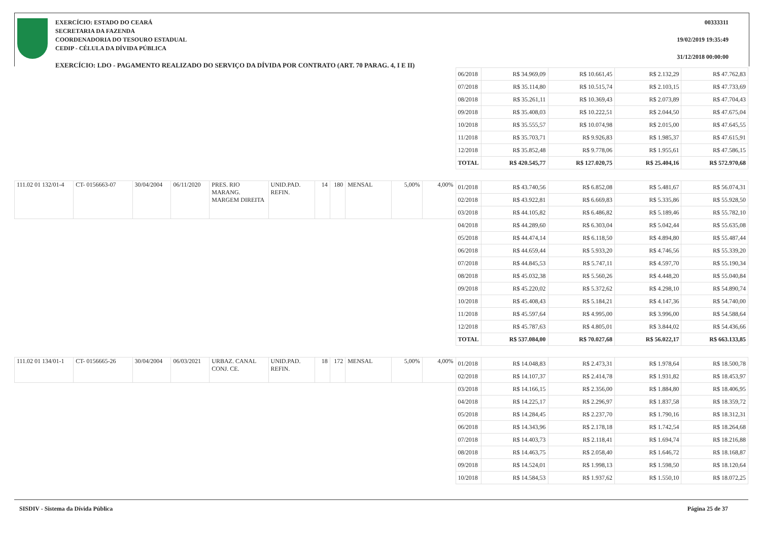EXERCÍCIO: ESTADO DO CEARÁ
SECRETARIA DA FAZENDA
COORDENADORIA DO TESOURO ESTADUAL
CEDIP - CÉLULA DA DÍVIDA PÚBLICA
00333311
19/02/2019 19:35:49
31/12/2018 00:00:00
EXERCÍCIO: LDO - PAGAMENTO REALIZADO DO SERVIÇO DA DÍVIDA POR CONTRATO (ART. 70 PARAG. 4, I E II)
| | | | | | | | | | | | 06/2018 | R$ 34.969,09 | R$ 10.661,45 | R$ 2.132,29 | R$ 47.762,83 |
| | | | | | | | | | | | 07/2018 | R$ 35.114,80 | R$ 10.515,74 | R$ 2.103,15 | R$ 47.733,69 |
| | | | | | | | | | | | 08/2018 | R$ 35.261,11 | R$ 10.369,43 | R$ 2.073,89 | R$ 47.704,43 |
| | | | | | | | | | | | 09/2018 | R$ 35.408,03 | R$ 10.222,51 | R$ 2.044,50 | R$ 47.675,04 |
| | | | | | | | | | | | 10/2018 | R$ 35.555,57 | R$ 10.074,98 | R$ 2.015,00 | R$ 47.645,55 |
| | | | | | | | | | | | 11/2018 | R$ 35.703,71 | R$ 9.926,83 | R$ 1.985,37 | R$ 47.615,91 |
| | | | | | | | | | | | 12/2018 | R$ 35.852,48 | R$ 9.778,06 | R$ 1.955,61 | R$ 47.586,15 |
| | | | | | | | | | | | TOTAL | R$ 420.545,77 | R$ 127.020,75 | R$ 25.404,16 | R$ 572.970,68 |
| 111.02 01 132/01-4 | CT- 0156663-07 | 30/04/2004 | 06/11/2020 | PRES. RIO MARANG. MARGEM DIREITA | UNID.PAD. REFIN. | 14 | 180 | MENSAL | 5,00% | 4,00% | 01/2018 | R$ 43.740,56 | R$ 6.852,08 | R$ 5.481,67 | R$ 56.074,31 |
| | | | | | | | | | | | 02/2018 | R$ 43.922,81 | R$ 6.669,83 | R$ 5.335,86 | R$ 55.928,50 |
| | | | | | | | | | | | 03/2018 | R$ 44.105,82 | R$ 6.486,82 | R$ 5.189,46 | R$ 55.782,10 |
| | | | | | | | | | | | 04/2018 | R$ 44.289,60 | R$ 6.303,04 | R$ 5.042,44 | R$ 55.635,08 |
| | | | | | | | | | | | 05/2018 | R$ 44.474,14 | R$ 6.118,50 | R$ 4.894,80 | R$ 55.487,44 |
| | | | | | | | | | | | 06/2018 | R$ 44.659,44 | R$ 5.933,20 | R$ 4.746,56 | R$ 55.339,20 |
| | | | | | | | | | | | 07/2018 | R$ 44.845,53 | R$ 5.747,11 | R$ 4.597,70 | R$ 55.190,34 |
| | | | | | | | | | | | 08/2018 | R$ 45.032,38 | R$ 5.560,26 | R$ 4.448,20 | R$ 55.040,84 |
| | | | | | | | | | | | 09/2018 | R$ 45.220,02 | R$ 5.372,62 | R$ 4.298,10 | R$ 54.890,74 |
| | | | | | | | | | | | 10/2018 | R$ 45.408,43 | R$ 5.184,21 | R$ 4.147,36 | R$ 54.740,00 |
| | | | | | | | | | | | 11/2018 | R$ 45.597,64 | R$ 4.995,00 | R$ 3.996,00 | R$ 54.588,64 |
| | | | | | | | | | | | 12/2018 | R$ 45.787,63 | R$ 4.805,01 | R$ 3.844,02 | R$ 54.436,66 |
| | | | | | | | | | | | TOTAL | R$ 537.084,00 | R$ 70.027,68 | R$ 56.022,17 | R$ 663.133,85 |
| 111.02 01 134/01-1 | CT- 0156665-26 | 30/04/2004 | 06/03/2021 | URBAZ. CANAL CONJ. CE. | UNID.PAD. REFIN. | 18 | 172 | MENSAL | 5,00% | 4,00% | 01/2018 | R$ 14.048,83 | R$ 2.473,31 | R$ 1.978,64 | R$ 18.500,78 |
| | | | | | | | | | | | 02/2018 | R$ 14.107,37 | R$ 2.414,78 | R$ 1.931,82 | R$ 18.453,97 |
| | | | | | | | | | | | 03/2018 | R$ 14.166,15 | R$ 2.356,00 | R$ 1.884,80 | R$ 18.406,95 |
| | | | | | | | | | | | 04/2018 | R$ 14.225,17 | R$ 2.296,97 | R$ 1.837,58 | R$ 18.359,72 |
| | | | | | | | | | | | 05/2018 | R$ 14.284,45 | R$ 2.237,70 | R$ 1.790,16 | R$ 18.312,31 |
| | | | | | | | | | | | 06/2018 | R$ 14.343,96 | R$ 2.178,18 | R$ 1.742,54 | R$ 18.264,68 |
| | | | | | | | | | | | 07/2018 | R$ 14.403,73 | R$ 2.118,41 | R$ 1.694,74 | R$ 18.216,88 |
| | | | | | | | | | | | 08/2018 | R$ 14.463,75 | R$ 2.058,40 | R$ 1.646,72 | R$ 18.168,87 |
| | | | | | | | | | | | 09/2018 | R$ 14.524,01 | R$ 1.998,13 | R$ 1.598,50 | R$ 18.120,64 |
| | | | | | | | | | | | 10/2018 | R$ 14.584,53 | R$ 1.937,62 | R$ 1.550,10 | R$ 18.072,25 |
SISDIV - Sistema da Dívida Pública
Página 25 de 37